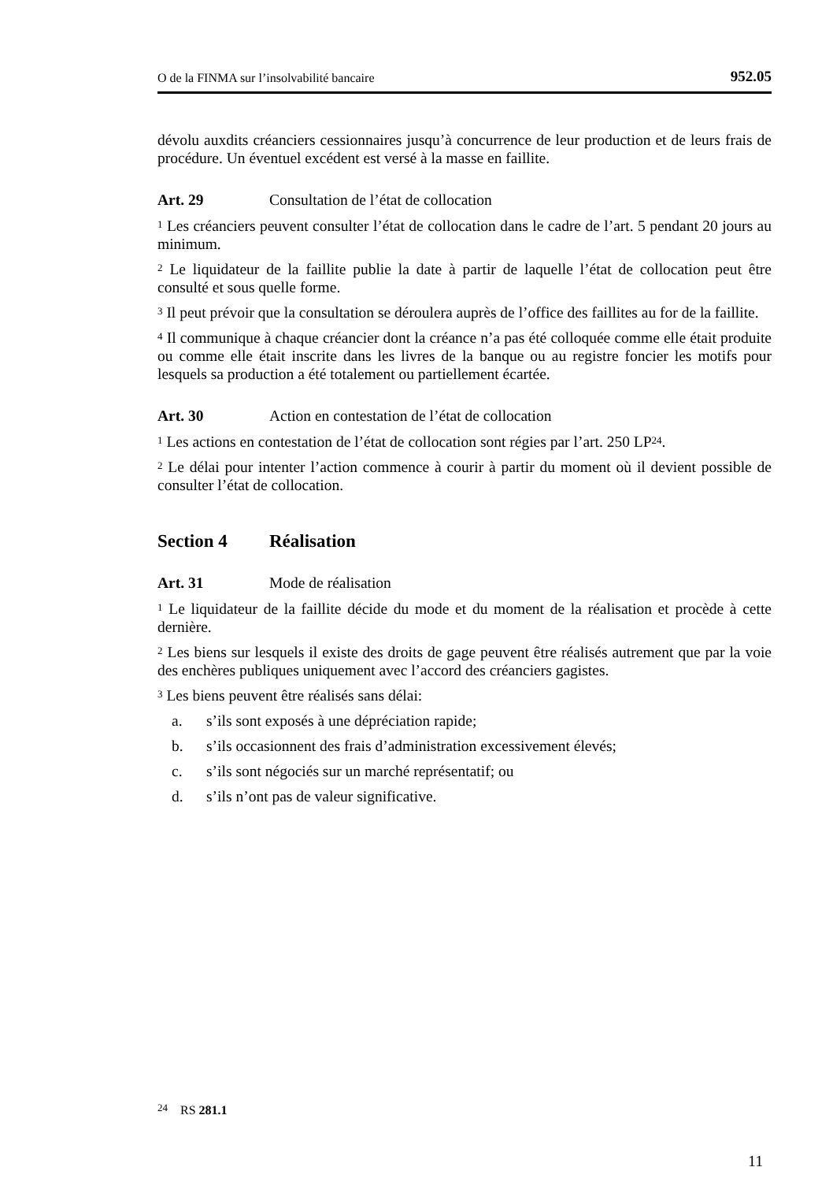O de la FINMA sur l’insolvabilité bancaire 952.05
dévolu auxdits créanciers cessionnaires jusqu’à concurrence de leur production et de leurs frais de procédure. Un éventuel excédent est versé à la masse en faillite.
Art. 29 Consultation de l’état de collocation
<sup>1</sup> Les créanciers peuvent consulter l’état de collocation dans le cadre de l’art. 5 pendant 20 jours au minimum.
<sup>2</sup> Le liquidateur de la faillite publie la date à partir de laquelle l’état de collocation peut être consulté et sous quelle forme.
<sup>3</sup> Il peut prévoir que la consultation se déroulera auprès de l’office des faillites au for de la faillite.
<sup>4</sup> Il communique à chaque créancier dont la créance n’a pas été colloquée comme elle était produite ou comme elle était inscrite dans les livres de la banque ou au registre foncier les motifs pour lesquels sa production a été totalement ou partiellement écartée.
Art. 30 Action en contestation de l’état de collocation
<sup>1</sup> Les actions en contestation de l’état de collocation sont régies par l’art. 250 LP<sup>24</sup>.
<sup>2</sup> Le délai pour intenter l’action commence à courir à partir du moment où il devient possible de consulter l’état de collocation.
Section 4 Réalisation
Art. 31 Mode de réalisation
<sup>1</sup> Le liquidateur de la faillite décide du mode et du moment de la réalisation et procède à cette dernière.
<sup>2</sup> Les biens sur lesquels il existe des droits de gage peuvent être réalisés autrement que par la voie des enchères publiques uniquement avec l’accord des créanciers gagistes.
<sup>3</sup> Les biens peuvent être réalisés sans délai:
a. s’ils sont exposés à une dépréciation rapide;
b. s’ils occasionnent des frais d’administration excessivement élevés;
c. s’ils sont négociés sur un marché représentatif; ou
d. s’ils n’ont pas de valeur significative.
<sup>24</sup> RS 281.1
11